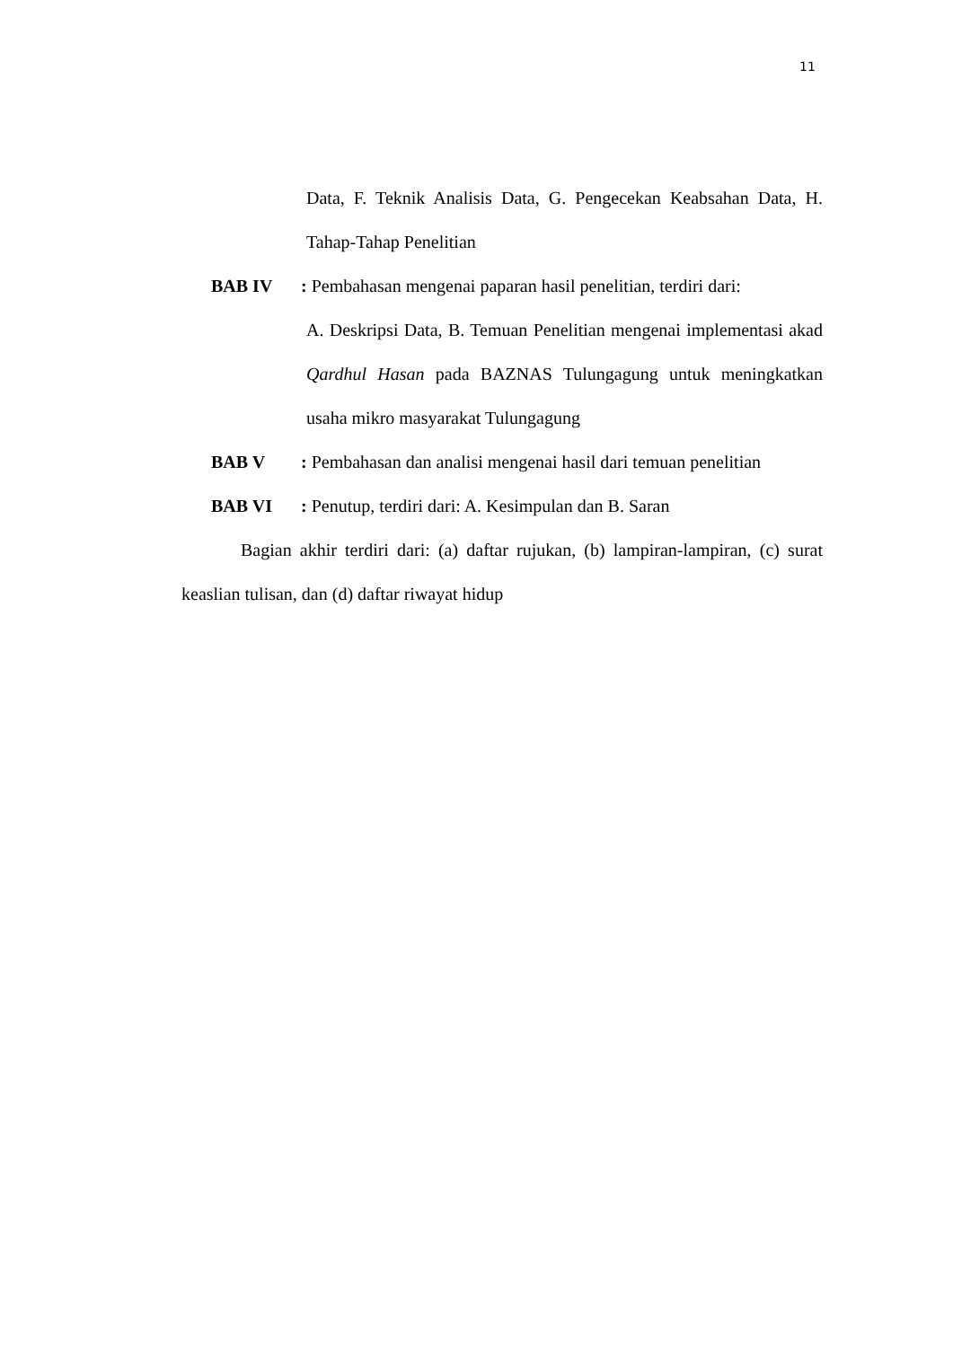11
Data, F. Teknik Analisis Data, G. Pengecekan Keabsahan Data, H. Tahap-Tahap Penelitian
BAB IV : Pembahasan mengenai paparan hasil penelitian, terdiri dari:
A. Deskripsi Data, B. Temuan Penelitian mengenai implementasi akad Qardhul Hasan pada BAZNAS Tulungagung untuk meningkatkan usaha mikro masyarakat Tulungagung
BAB V : Pembahasan dan analisi mengenai hasil dari temuan penelitian
BAB VI : Penutup, terdiri dari: A. Kesimpulan dan B. Saran
Bagian akhir terdiri dari: (a) daftar rujukan, (b) lampiran-lampiran, (c) surat keaslian tulisan, dan (d) daftar riwayat hidup